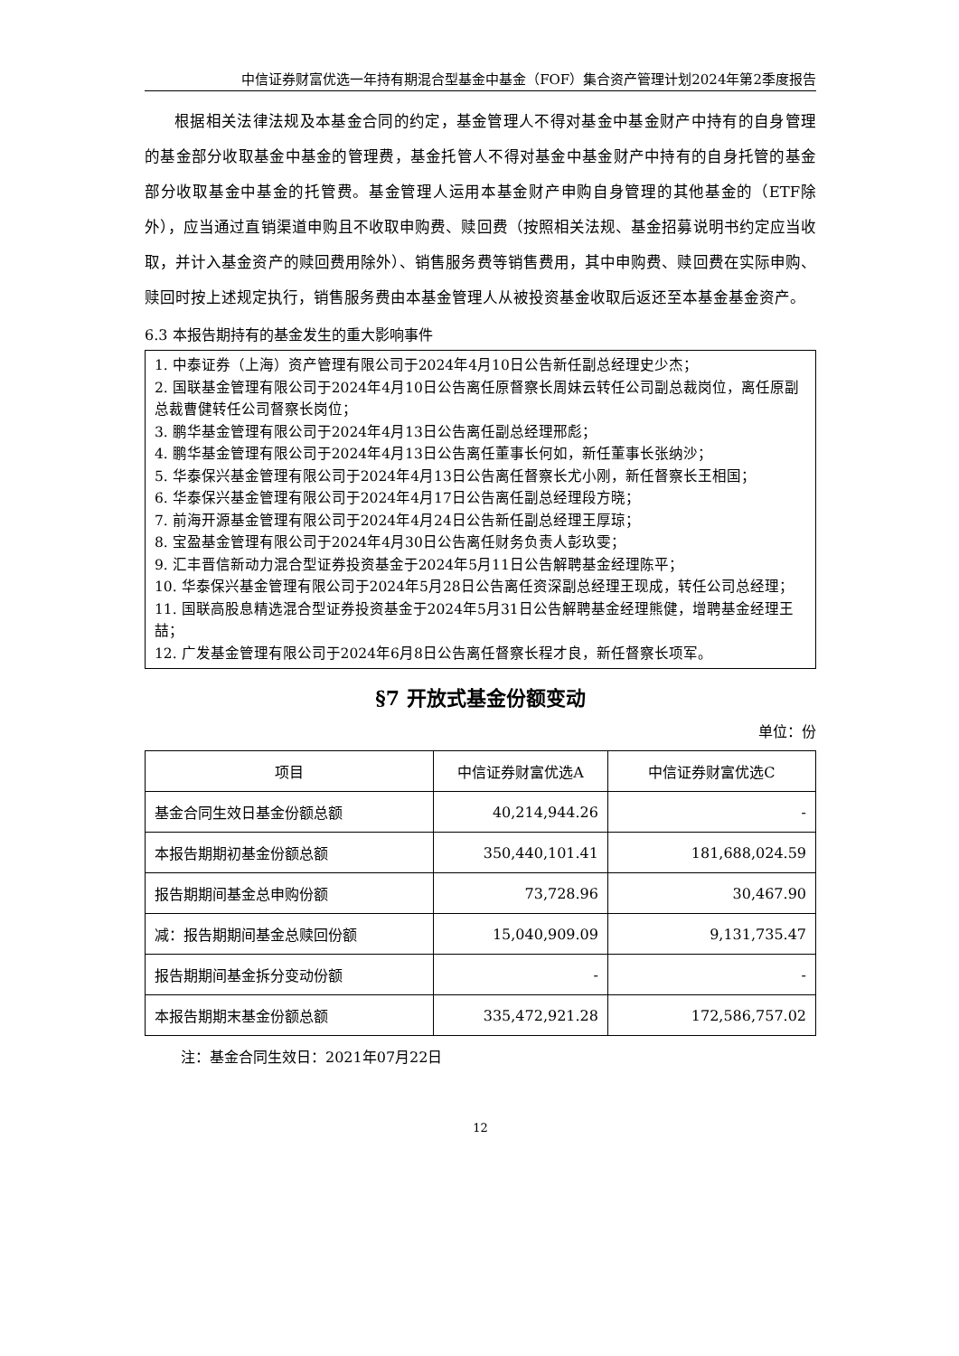中信证券财富优选一年持有期混合型基金中基金（FOF）集合资产管理计划2024年第2季度报告
根据相关法律法规及本基金合同的约定，基金管理人不得对基金中基金财产中持有的自身管理的基金部分收取基金中基金的管理费，基金托管人不得对基金中基金财产中持有的自身托管的基金部分收取基金中基金的托管费。基金管理人运用本基金财产申购自身管理的其他基金的（ETF除外），应当通过直销渠道申购且不收取申购费、赎回费（按照相关法规、基金招募说明书约定应当收取，并计入基金资产的赎回费用除外）、销售服务费等销售费用，其中申购费、赎回费在实际申购、赎回时按上述规定执行，销售服务费由本基金管理人从被投资基金收取后返还至本基金基金资产。
6.3 本报告期持有的基金发生的重大影响事件
1. 中泰证券（上海）资产管理有限公司于2024年4月10日公告新任副总经理史少杰；
2. 国联基金管理有限公司于2024年4月10日公告离任原督察长周妹云转任公司副总裁岗位，离任原副总裁曹健转任公司督察长岗位；
3. 鹏华基金管理有限公司于2024年4月13日公告离任副总经理邢彪；
4. 鹏华基金管理有限公司于2024年4月13日公告离任董事长何如，新任董事长张纳沙；
5. 华泰保兴基金管理有限公司于2024年4月13日公告离任督察长尤小刚，新任督察长王相国；
6. 华泰保兴基金管理有限公司于2024年4月17日公告离任副总经理段方晓；
7. 前海开源基金管理有限公司于2024年4月24日公告新任副总经理王厚琼；
8. 宝盈基金管理有限公司于2024年4月30日公告离任财务负责人彭玖雯；
9. 汇丰晋信新动力混合型证券投资基金于2024年5月11日公告解聘基金经理陈平；
10. 华泰保兴基金管理有限公司于2024年5月28日公告离任资深副总经理王现成，转任公司总经理；
11. 国联高股息精选混合型证券投资基金于2024年5月31日公告解聘基金经理熊健，增聘基金经理王喆；
12. 广发基金管理有限公司于2024年6月8日公告离任督察长程才良，新任督察长项军。
§7 开放式基金份额变动
单位：份
| 项目 | 中信证券财富优选A | 中信证券财富优选C |
| --- | --- | --- |
| 基金合同生效日基金份额总额 | 40,214,944.26 | - |
| 本报告期期初基金份额总额 | 350,440,101.41 | 181,688,024.59 |
| 报告期期间基金总申购份额 | 73,728.96 | 30,467.90 |
| 减：报告期期间基金总赎回份额 | 15,040,909.09 | 9,131,735.47 |
| 报告期期间基金拆分变动份额 | - | - |
| 本报告期期末基金份额总额 | 335,472,921.28 | 172,586,757.02 |
注：基金合同生效日：2021年07月22日
12